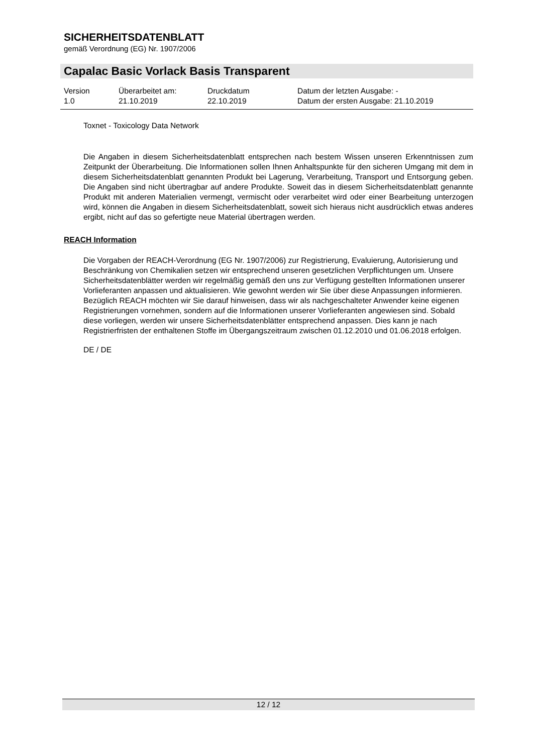SICHERHEITSDATENBLATT
gemäß Verordnung (EG) Nr. 1907/2006
Capalac Basic Vorlack Basis Transparent
| Version 1.0 | Überarbeitet am: 21.10.2019 | Druckdatum 22.10.2019 | Datum der letzten Ausgabe: - Datum der ersten Ausgabe: 21.10.2019 |
Toxnet - Toxicology Data Network
Die Angaben in diesem Sicherheitsdatenblatt entsprechen nach bestem Wissen unseren Erkenntnissen zum Zeitpunkt der Überarbeitung. Die Informationen sollen Ihnen Anhaltspunkte für den sicheren Umgang mit dem in diesem Sicherheitsdatenblatt genannten Produkt bei Lagerung, Verarbeitung, Transport und Entsorgung geben. Die Angaben sind nicht übertragbar auf andere Produkte. Soweit das in diesem Sicherheitsdatenblatt genannte Produkt mit anderen Materialien vermengt, vermischt oder verarbeitet wird oder einer Bearbeitung unterzogen wird, können die Angaben in diesem Sicherheitsdatenblatt, soweit sich hieraus nicht ausdrücklich etwas anderes ergibt, nicht auf das so gefertigte neue Material übertragen werden.
REACH Information
Die Vorgaben der REACH-Verordnung (EG Nr. 1907/2006) zur Registrierung, Evaluierung, Autorisierung und Beschränkung von Chemikalien setzen wir entsprechend unseren gesetzlichen Verpflichtungen um. Unsere Sicherheitsdatenblätter werden wir regelmäßig gemäß den uns zur Verfügung gestellten Informationen unserer Vorlieferanten anpassen und aktualisieren. Wie gewohnt werden wir Sie über diese Anpassungen informieren.
Bezüglich REACH möchten wir Sie darauf hinweisen, dass wir als nachgeschalteter Anwender keine eigenen Registrierungen vornehmen, sondern auf die Informationen unserer Vorlieferanten angewiesen sind. Sobald diese vorliegen, werden wir unsere Sicherheitsdatenblätter entsprechend anpassen. Dies kann je nach Registrierfristen der enthaltenen Stoffe im Übergangszeitraum zwischen 01.12.2010 und 01.06.2018 erfolgen.
DE / DE
12 / 12